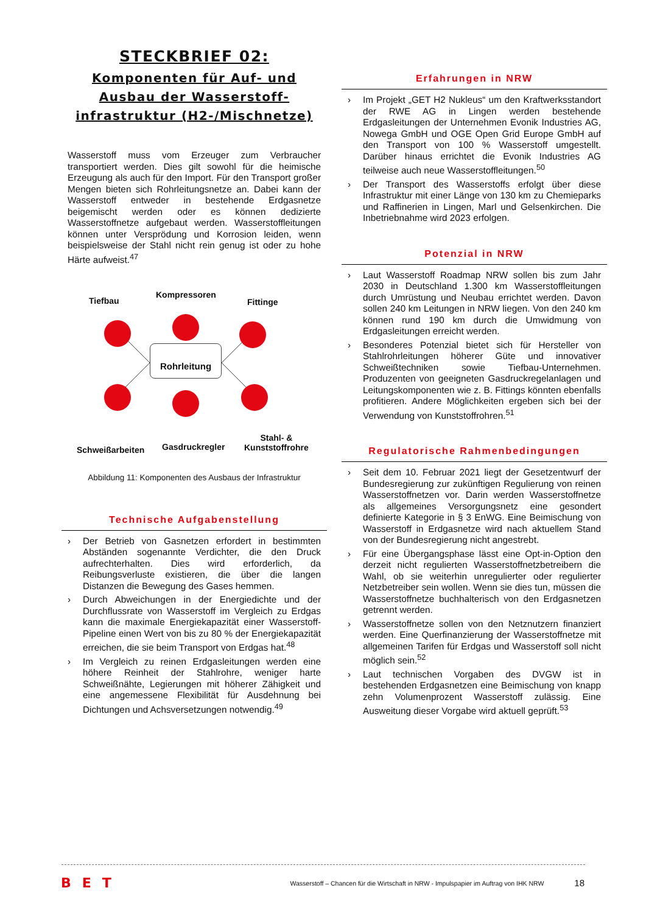STECKBRIEF 02:
Komponenten für Auf- und
Ausbau der Wasserstoff-
infrastruktur (H2-/Mischnetze)
Wasserstoff muss vom Erzeuger zum Verbraucher transportiert werden. Dies gilt sowohl für die heimische Erzeugung als auch für den Import. Für den Transport großer Mengen bieten sich Rohrleitungsnetze an. Dabei kann der Wasserstoff entweder in bestehende Erdgasnetze beigemischt werden oder es können dedizierte Wasserstoffnetze aufgebaut werden. Wasserstoffleitungen können unter Versprödung und Korrosion leiden, wenn beispielsweise der Stahl nicht rein genug ist oder zu hohe Härte aufweist.<sup>47</sup>
Tiefbau
Kompressoren
Fittinge
Rohrleitung
Schweißarbeiten Gasdruckregler
Stahl- &
Kunststoffrohre
Abbildung 11: Komponenten des Ausbaus der Infrastruktur
Technische Aufgabenstellung
Der Betrieb von Gasnetzen erfordert in bestimmten Abständen sogenannte Verdichter, die den Druck aufrechterhalten. Dies wird erforderlich, da Reibungsverluste existieren, die über die langen Distanzen die Bewegung des Gases hemmen.
Durch Abweichungen in der Energiedichte und der Durchflussrate von Wasserstoff im Vergleich zu Erdgas kann die maximale Energiekapazität einer Wasserstoff-Pipeline einen Wert von bis zu 80 % der Energiekapazität erreichen, die sie beim Transport von Erdgas hat.<sup>48</sup>
Im Vergleich zu reinen Erdgasleitungen werden eine höhere Reinheit der Stahlrohre, weniger harte Schweißnähte, Legierungen mit höherer Zähigkeit und eine angemessene Flexibilität für Ausdehnung bei Dichtungen und Achsversetzungen notwendig.<sup>49</sup>
Erfahrungen in NRW
Im Projekt „GET H2 Nukleus“ um den Kraftwerksstandort der RWE AG in Lingen werden bestehende Erdgasleitungen der Unternehmen Evonik Industries AG, Nowega GmbH und OGE Open Grid Europe GmbH auf den Transport von 100 % Wasserstoff umgestellt. Darüber hinaus errichtet die Evonik Industries AG teilweise auch neue Wasserstoffleitungen.<sup>50</sup>
Der Transport des Wasserstoffs erfolgt über diese Infrastruktur mit einer Länge von 130 km zu Chemieparks und Raffinerien in Lingen, Marl und Gelsenkirchen. Die Inbetriebnahme wird 2023 erfolgen.
Potenzial in NRW
Laut Wasserstoff Roadmap NRW sollen bis zum Jahr 2030 in Deutschland 1.300 km Wasserstoffleitungen durch Umrüstung und Neubau errichtet werden. Davon sollen 240 km Leitungen in NRW liegen. Von den 240 km können rund 190 km durch die Umwidmung von Erdgasleitungen erreicht werden.
Besonderes Potenzial bietet sich für Hersteller von Stahlrohrleitungen höherer Güte und innovativer Schweißtechniken sowie Tiefbau-Unternehmen. Produzenten von geeigneten Gasdruckregelanlagen und Leitungskomponenten wie z. B. Fittings könnten ebenfalls profitieren. Andere Möglichkeiten ergeben sich bei der Verwendung von Kunststoffrohren.<sup>51</sup>
Regulatorische Rahmenbedingungen
Seit dem 10. Februar 2021 liegt der Gesetzentwurf der Bundesregierung zur zukünftigen Regulierung von reinen Wasserstoffnetzen vor. Darin werden Wasserstoffnetze als allgemeines Versorgungsnetz eine gesondert definierte Kategorie in § 3 EnWG. Eine Beimischung von Wasserstoff in Erdgasnetze wird nach aktuellem Stand von der Bundesregierung nicht angestrebt.
Für eine Übergangsphase lässt eine Opt-in-Option den derzeit nicht regulierten Wasserstoffnetzbetreibern die Wahl, ob sie weiterhin unregulierter oder regulierter Netzbetreiber sein wollen. Wenn sie dies tun, müssen die Wasserstoffnetze buchhalterisch von den Erdgasnetzen getrennt werden.
Wasserstoffnetze sollen von den Netznutzern finanziert werden. Eine Querfinanzierung der Wasserstoffnetze mit allgemeinen Tarifen für Erdgas und Wasserstoff soll nicht möglich sein.<sup>52</sup>
Laut technischen Vorgaben des DVGW ist in bestehenden Erdgasnetzen eine Beimischung von knapp zehn Volumenprozent Wasserstoff zulässig. Eine Ausweitung dieser Vorgabe wird aktuell geprüft.<sup>53</sup>
BET Wasserstoff – Chancen für die Wirtschaft in NRW - Impulspapier im Auftrag von IHK NRW 18